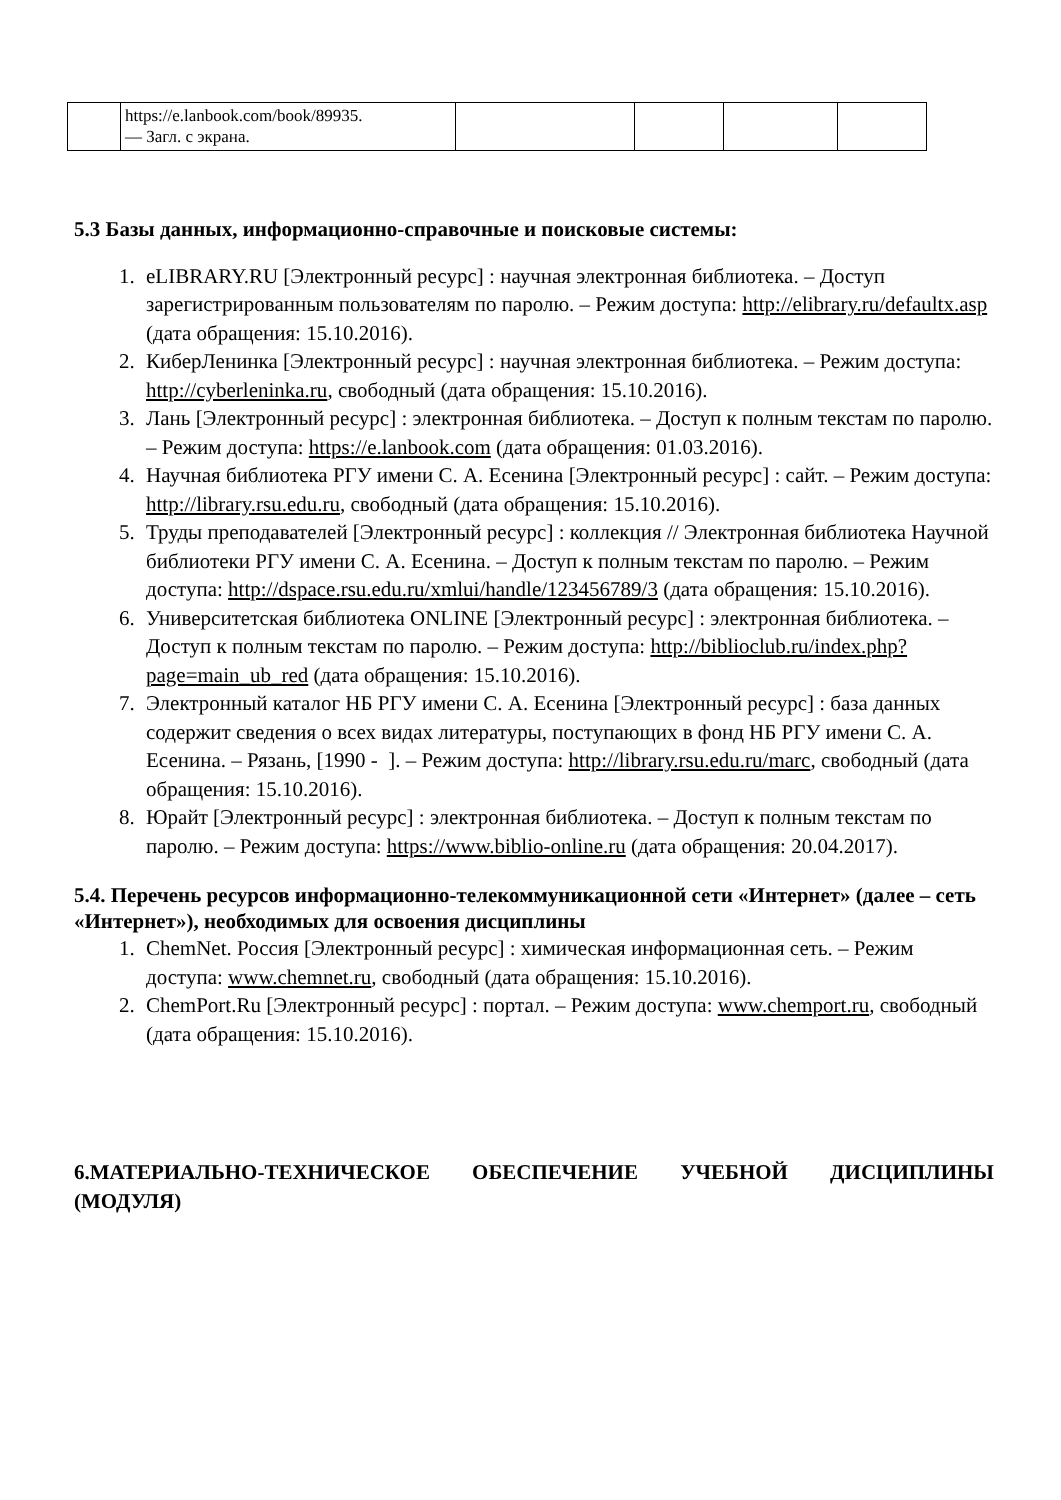| | https://e.lanbook.com/book/89935. — Загл. с экрана. | | | | |
5.3 Базы данных, информационно-справочные и поисковые системы:
1. eLIBRARY.RU [Электронный ресурс] : научная электронная библиотека. – Доступ зарегистрированным пользователям по паролю. – Режим доступа: http://elibrary.ru/defaultx.asp (дата обращения: 15.10.2016).
2. КиберЛенинка [Электронный ресурс] : научная электронная библиотека. – Режим доступа: http://cyberleninka.ru, свободный (дата обращения: 15.10.2016).
3. Лань [Электронный ресурс] : электронная библиотека. – Доступ к полным текстам по паролю. – Режим доступа: https://e.lanbook.com (дата обращения: 01.03.2016).
4. Научная библиотека РГУ имени С. А. Есенина [Электронный ресурс] : сайт. – Режим доступа: http://library.rsu.edu.ru, свободный (дата обращения: 15.10.2016).
5. Труды преподавателей [Электронный ресурс] : коллекция // Электронная библиотека Научной библиотеки РГУ имени С. А. Есенина. – Доступ к полным текстам по паролю. – Режим доступа: http://dspace.rsu.edu.ru/xmlui/handle/123456789/3 (дата обращения: 15.10.2016).
6. Университетская библиотека ONLINE [Электронный ресурс] : электронная библиотека. – Доступ к полным текстам по паролю. – Режим доступа: http://biblioclub.ru/index.php?page=main_ub_red (дата обращения: 15.10.2016).
7. Электронный каталог НБ РГУ имени С. А. Есенина [Электронный ресурс] : база данных содержит сведения о всех видах литературы, поступающих в фонд НБ РГУ имени С. А. Есенина. – Рязань, [1990 - ]. – Режим доступа: http://library.rsu.edu.ru/marc, свободный (дата обращения: 15.10.2016).
8. Юрайт [Электронный ресурс] : электронная библиотека. – Доступ к полным текстам по паролю. – Режим доступа: https://www.biblio-online.ru (дата обращения: 20.04.2017).
5.4. Перечень ресурсов информационно-телекоммуникационной сети «Интернет» (далее – сеть «Интернет»), необходимых для освоения дисциплины
1. ChemNet. Россия [Электронный ресурс] : химическая информационная сеть. – Режим доступа: www.chemnet.ru, свободный (дата обращения: 15.10.2016).
2. ChemPort.Ru [Электронный ресурс] : портал. – Режим доступа: www.chemport.ru, свободный (дата обращения: 15.10.2016).
6.МАТЕРИАЛЬНО-ТЕХНИЧЕСКОЕ ОБЕСПЕЧЕНИЕ УЧЕБНОЙ ДИСЦИПЛИНЫ (МОДУЛЯ)